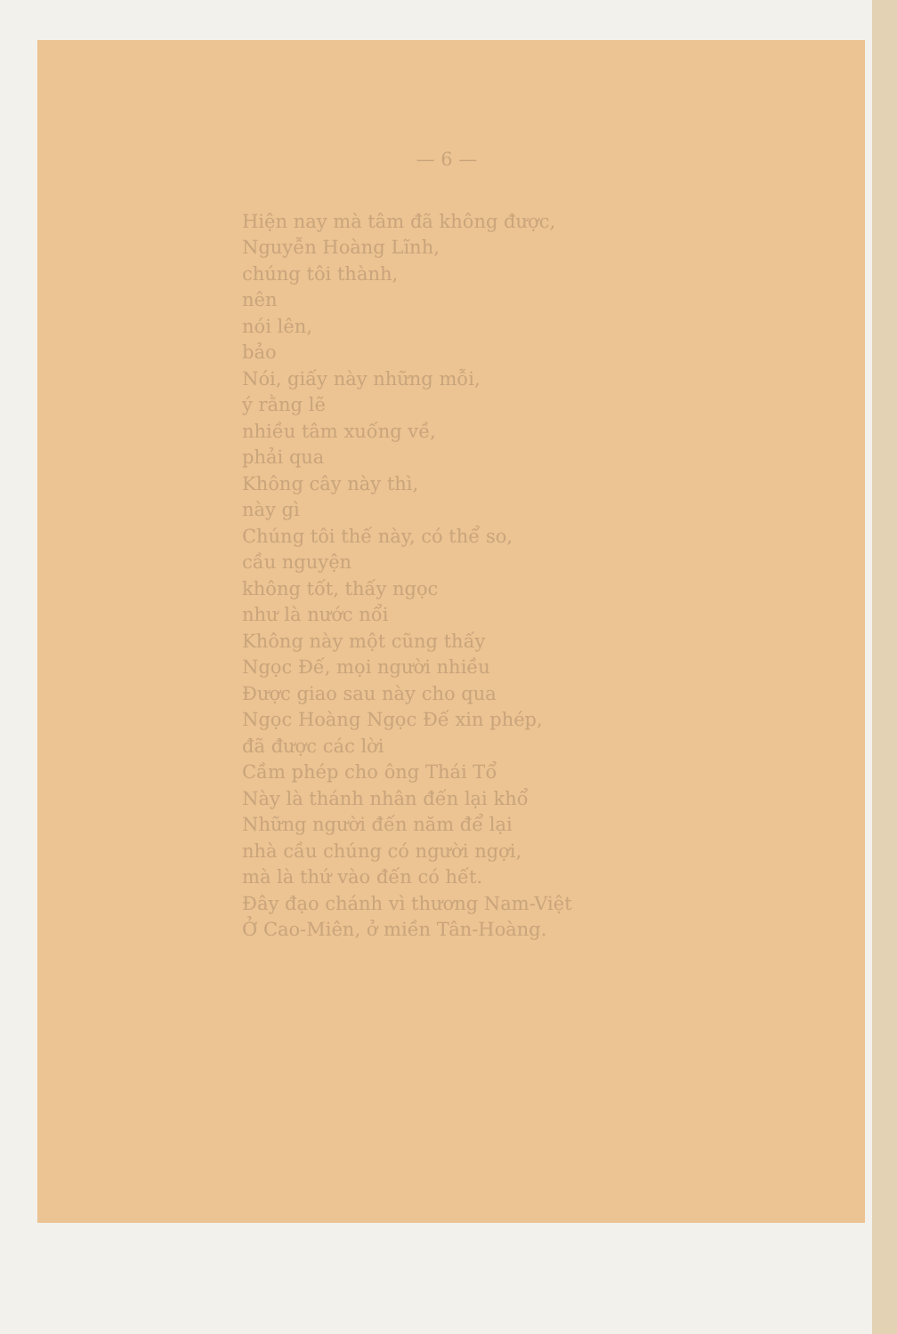— 6 —
Hiện nay mà tâm đã không được,
Nguyễn Hoàng Lĩnh,
chúng tôi thành,
nên
nói lên,
bảo
Nói, giấy này những mỗi,
ý rằng lẽ
nhiều tâm xuống về,
phải qua
Không cây này thì,
này gì
Chúng tôi thế này, có thể so,
cầu nguyện
không tốt, thấy ngọc
như là nước nổi
Không này một cũng thấy
Ngọc Đế, mọi người nhiều
Được giao sau này cho qua
Ngọc Hoàng Ngọc Đế xin phép,
đã được các lời
Cầm phép cho ông Thái Tổ
Này là thánh nhân đến lại khổ
Những người đến năm để lại
nhà cầu chúng có người ngợi,
mà là thứ vào đến có hết.
Đây đạo chánh vì thương Nam-Việt
Ở Cao-Miên, ở miền Tân-Hoàng.